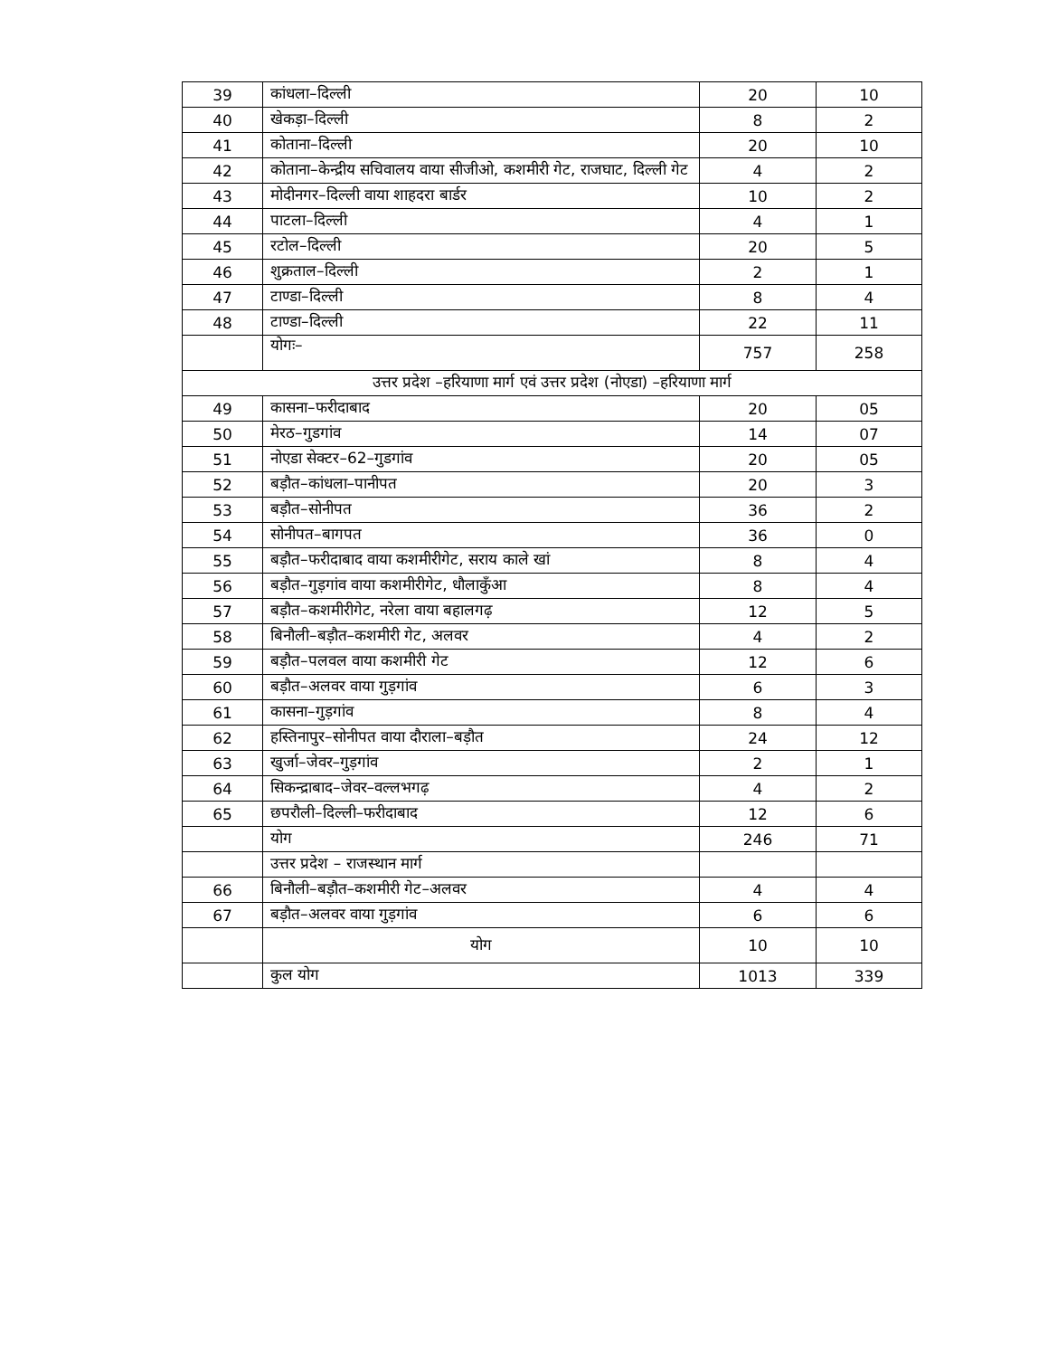| 39 | कांधला–दिल्ली | 20 | 10 |
| 40 | खेकड़ा–दिल्ली | 8 | 2 |
| 41 | कोताना–दिल्ली | 20 | 10 |
| 42 | कोताना–केन्द्रीय सचिवालय वाया सीजीओ, कशमीरी गेट, राजघाट, दिल्ली गेट | 4 | 2 |
| 43 | मोदीनगर–दिल्ली वाया शाहदरा बार्डर | 10 | 2 |
| 44 | पाटला–दिल्ली | 4 | 1 |
| 45 | रटोल–दिल्ली | 20 | 5 |
| 46 | शुक्रताल–दिल्ली | 2 | 1 |
| 47 | टाण्डा–दिल्ली | 8 | 4 |
| 48 | टाण्डा–दिल्ली | 22 | 11 |
| | योगः– | 757 | 258 |
| उत्तर प्रदेश –हरियाणा मार्ग एवं उत्तर प्रदेश (नोएडा) –हरियाणा मार्ग | | | |
| 49 | कासना–फरीदाबाद | 20 | 05 |
| 50 | मेरठ–गुडगांव | 14 | 07 |
| 51 | नोएडा सेक्टर–62–गुडगांव | 20 | 05 |
| 52 | बड़ौत–कांधला–पानीपत | 20 | 3 |
| 53 | बड़ौत–सोनीपत | 36 | 2 |
| 54 | सोनीपत–बागपत | 36 | 0 |
| 55 | बड़ौत–फरीदाबाद वाया कशमीरीगेट, सराय काले खां | 8 | 4 |
| 56 | बड़ौत–गुड़गांव वाया कशमीरीगेट, धौलाकुँआ | 8 | 4 |
| 57 | बड़ौत–कशमीरीगेट, नरेला वाया बहालगढ़ | 12 | 5 |
| 58 | बिनौली–बड़ौत–कशमीरी गेट, अलवर | 4 | 2 |
| 59 | बड़ौत–पलवल वाया कशमीरी गेट | 12 | 6 |
| 60 | बड़ौत–अलवर वाया गुड़गांव | 6 | 3 |
| 61 | कासना–गुड़गांव | 8 | 4 |
| 62 | हस्तिनापुर–सोनीपत वाया दौराला–बड़ौत | 24 | 12 |
| 63 | खुर्जा–जेवर–गुड़गांव | 2 | 1 |
| 64 | सिकन्द्राबाद–जेवर–वल्लभगढ़ | 4 | 2 |
| 65 | छपरौली–दिल्ली–फरीदाबाद | 12 | 6 |
| | योग | 246 | 71 |
| | उत्तर प्रदेश – राजस्थान मार्ग | | |
| 66 | बिनौली–बड़ौत–कशमीरी गेट–अलवर | 4 | 4 |
| 67 | बड़ौत–अलवर वाया गुड़गांव | 6 | 6 |
| | योग | 10 | 10 |
| | कुल योग | 1013 | 339 |